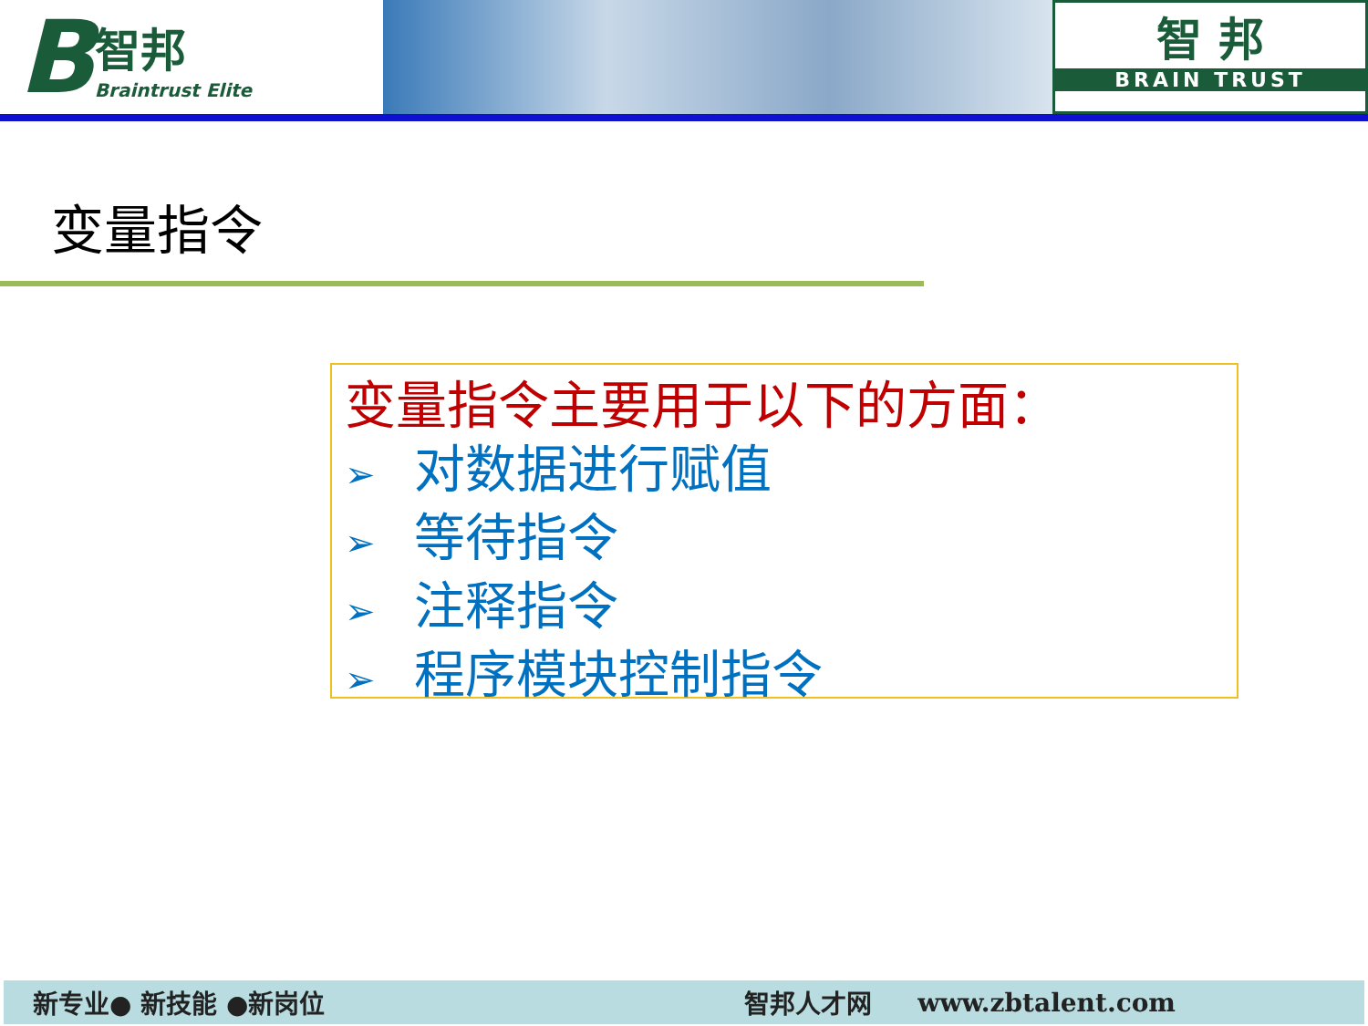B
智邦
Braintrust Elite
智 邦
BRAIN TRUST
变量指令
变量指令主要用于以下的方面：
➢ 对数据进行赋值
➢ 等待指令
➢ 注释指令
➢ 程序模块控制指令
新专业● 新技能 ●新岗位 智邦人才网 www.zbtalent.com